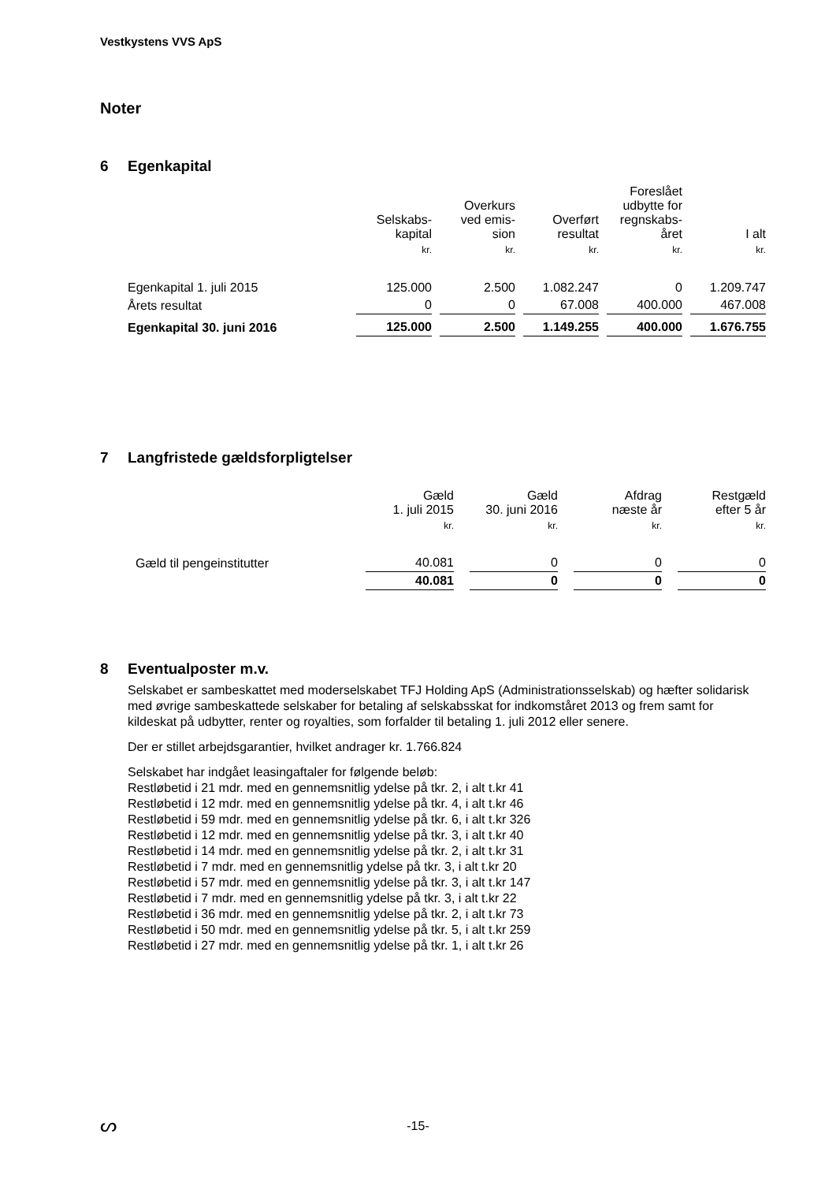Vestkystens VVS ApS
Noter
6 Egenkapital
| | Selskabs- kapital | Overkurs ved emis- sion | Overført resultat | Foreslået udbytte for regnskabs- året | I alt |
| --- | --- | --- | --- | --- | --- |
| | kr. | kr. | kr. | kr. | kr. |
| Egenkapital 1. juli 2015 | 125.000 | 2.500 | 1.082.247 | 0 | 1.209.747 |
| Årets resultat | 0 | 0 | 67.008 | 400.000 | 467.008 |
| Egenkapital 30. juni 2016 | 125.000 | 2.500 | 1.149.255 | 400.000 | 1.676.755 |
7 Langfristede gældsforpligtelser
| | Gæld 1. juli 2015 | Gæld 30. juni 2016 | Afdrag næste år | Restgæld efter 5 år |
| --- | --- | --- | --- | --- |
| | kr. | kr. | kr. | kr. |
| Gæld til pengeinstitutter | 40.081 | 0 | 0 | 0 |
| | 40.081 | 0 | 0 | 0 |
8 Eventualposter m.v.
Selskabet er sambeskattet med moderselskabet TFJ Holding ApS (Administrationsselskab) og hæfter solidarisk med øvrige sambeskattede selskaber for betaling af selskabsskat for indkomståret 2013 og frem samt for kildeskat på udbytter, renter og royalties, som forfalder til betaling 1. juli 2012 eller senere.
Der er stillet arbejdsgarantier, hvilket andrager kr. 1.766.824
Selskabet har indgået leasingaftaler for følgende beløb:
Restløbetid i 21 mdr. med en gennemsnitlig ydelse på tkr. 2, i alt t.kr 41
Restløbetid i 12 mdr. med en gennemsnitlig ydelse på tkr. 4, i alt t.kr 46
Restløbetid i 59 mdr. med en gennemsnitlig ydelse på tkr. 6, i alt t.kr 326
Restløbetid i 12 mdr. med en gennemsnitlig ydelse på tkr. 3, i alt t.kr 40
Restløbetid i 14 mdr. med en gennemsnitlig ydelse på tkr. 2, i alt t.kr 31
Restløbetid i 7 mdr. med en gennemsnitlig ydelse på tkr. 3, i alt t.kr 20
Restløbetid i 57 mdr. med en gennemsnitlig ydelse på tkr. 3, i alt t.kr 147
Restløbetid i 7 mdr. med en gennemsnitlig ydelse på tkr. 3, i alt t.kr 22
Restløbetid i 36 mdr. med en gennemsnitlig ydelse på tkr. 2, i alt t.kr 73
Restløbetid i 50 mdr. med en gennemsnitlig ydelse på tkr. 5, i alt t.kr 259
Restløbetid i 27 mdr. med en gennemsnitlig ydelse på tkr. 1, i alt t.kr 26
ᔕ
-15-